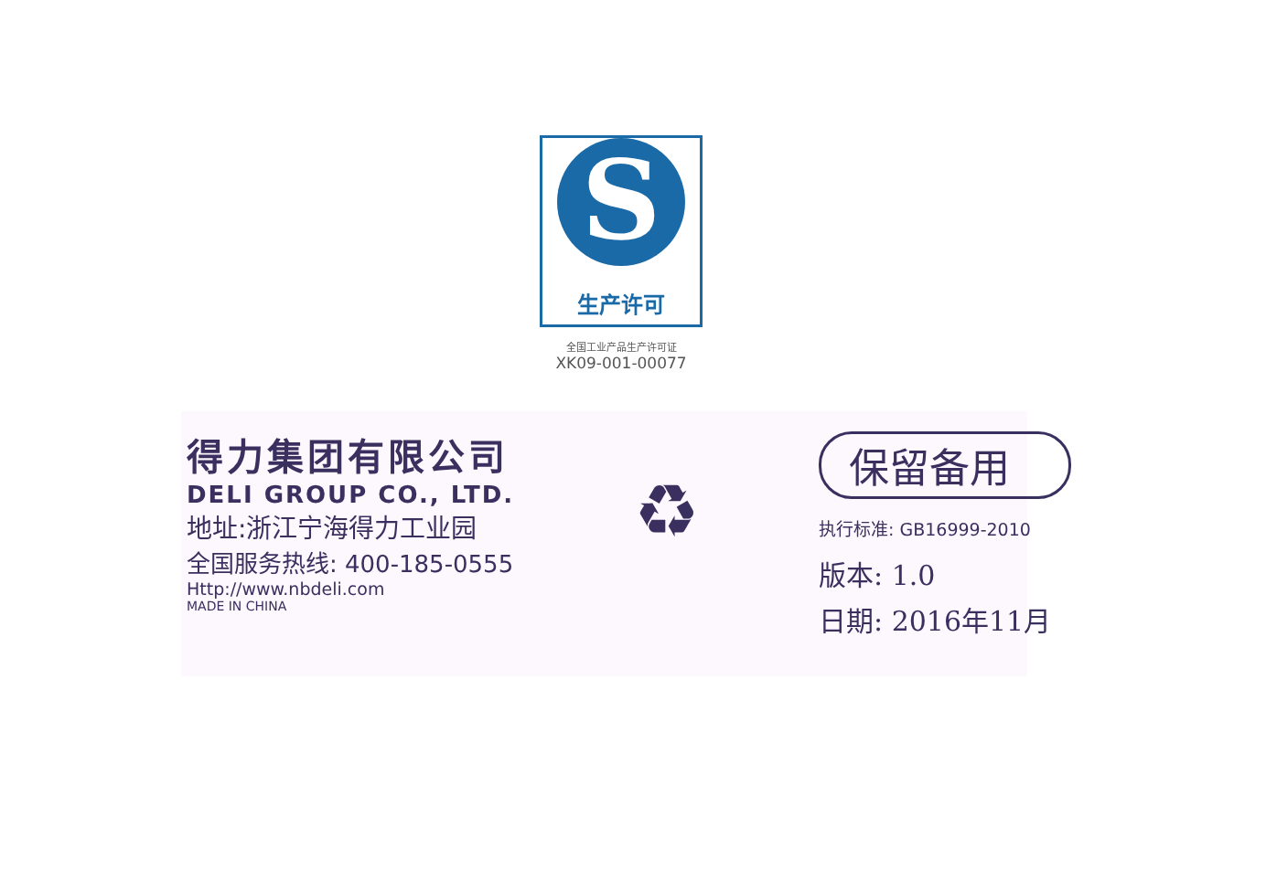S
生产许可
全国工业产品生产许可证
XK09-001-00077
得力集团有限公司
DELI GROUP CO., LTD.
地址:浙江宁海得力工业园
全国服务热线: 400-185-0555
Http://www.nbdeli.com
MADE IN CHINA
♻
保留备用
执行标准: GB16999-2010
版本: 1.0
日期: 2016年11月